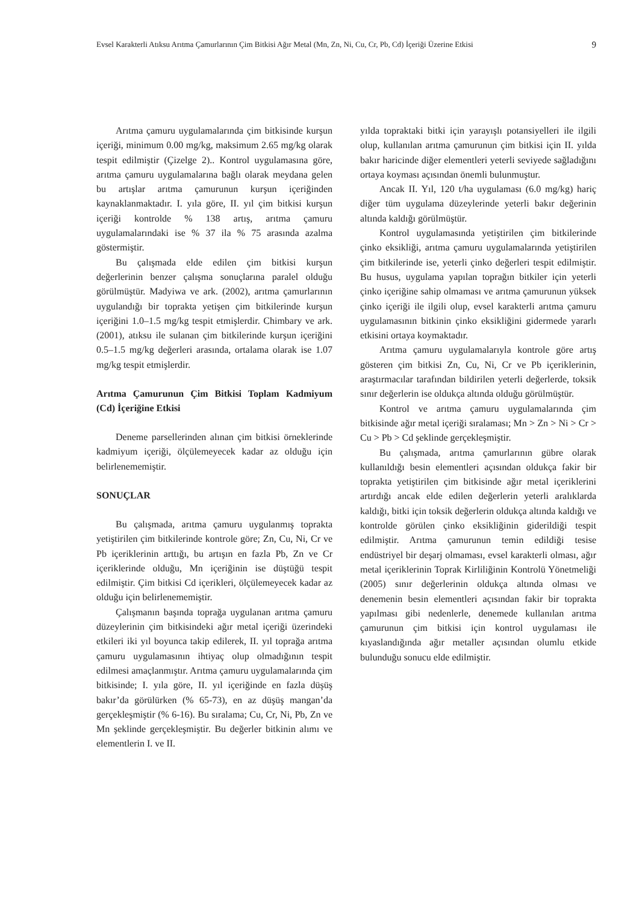Evsel Karakterli Atıksu Arıtma Çamurlarının Çim Bitkisi Ağır Metal (Mn, Zn, Ni, Cu, Cr, Pb, Cd) İçeriği Üzerine Etkisi 9
Arıtma çamuru uygulamalarında çim bitkisinde kurşun içeriği, minimum 0.00 mg/kg, maksimum 2.65 mg/kg olarak tespit edilmiştir (Çizelge 2).. Kontrol uygulamasına göre, arıtma çamuru uygulamalarına bağlı olarak meydana gelen bu artışlar arıtma çamurunun kurşun içeriğinden kaynaklanmaktadır. I. yıla göre, II. yıl çim bitkisi kurşun içeriği kontrolde % 138 artış, arıtma çamuru uygulamalarındaki ise % 37 ila % 75 arasında azalma göstermiştir.
Bu çalışmada elde edilen çim bitkisi kurşun değerlerinin benzer çalışma sonuçlarına paralel olduğu görülmüştür. Madyiwa ve ark. (2002), arıtma çamurlarının uygulandığı bir toprakta yetişen çim bitkilerinde kurşun içeriğini 1.0–1.5 mg/kg tespit etmişlerdir. Chimbary ve ark. (2001), atıksu ile sulanan çim bitkilerinde kurşun içeriğini 0.5–1.5 mg/kg değerleri arasında, ortalama olarak ise 1.07 mg/kg tespit etmişlerdir.
Arıtma Çamurunun Çim Bitkisi Toplam Kadmiyum (Cd) İçeriğine Etkisi
Deneme parsellerinden alınan çim bitkisi örneklerinde kadmiyum içeriği, ölçülemeyecek kadar az olduğu için belirlenememiştir.
SONUÇLAR
Bu çalışmada, arıtma çamuru uygulanmış toprakta yetiştirilen çim bitkilerinde kontrole göre; Zn, Cu, Ni, Cr ve Pb içeriklerinin arttığı, bu artışın en fazla Pb, Zn ve Cr içeriklerinde olduğu, Mn içeriğinin ise düştüğü tespit edilmiştir. Çim bitkisi Cd içerikleri, ölçülemeyecek kadar az olduğu için belirlenememiştir.
Çalışmanın başında toprağa uygulanan arıtma çamuru düzeylerinin çim bitkisindeki ağır metal içeriği üzerindeki etkileri iki yıl boyunca takip edilerek, II. yıl toprağa arıtma çamuru uygulamasının ihtiyaç olup olmadığının tespit edilmesi amaçlanmıştır. Arıtma çamuru uygulamalarında çim bitkisinde; I. yıla göre, II. yıl içeriğinde en fazla düşüş bakır’da görülürken (% 65-73), en az düşüş mangan’da gerçekleşmiştir (% 6-16). Bu sıralama; Cu, Cr, Ni, Pb, Zn ve Mn şeklinde gerçekleşmiştir. Bu değerler bitkinin alımı ve elementlerin I. ve II.
yılda topraktaki bitki için yarayışlı potansiyelleri ile ilgili olup, kullanılan arıtma çamurunun çim bitkisi için II. yılda bakır haricinde diğer elementleri yeterli seviyede sağladığını ortaya koyması açısından önemli bulunmuştur.
Ancak II. Yıl, 120 t/ha uygulaması (6.0 mg/kg) hariç diğer tüm uygulama düzeylerinde yeterli bakır değerinin altında kaldığı görülmüştür.
Kontrol uygulamasında yetiştirilen çim bitkilerinde çinko eksikliği, arıtma çamuru uygulamalarında yetiştirilen çim bitkilerinde ise, yeterli çinko değerleri tespit edilmiştir. Bu husus, uygulama yapılan toprağın bitkiler için yeterli çinko içeriğine sahip olmaması ve arıtma çamurunun yüksek çinko içeriği ile ilgili olup, evsel karakterli arıtma çamuru uygulamasının bitkinin çinko eksikliğini gidermede yararlı etkisini ortaya koymaktadır.
Arıtma çamuru uygulamalarıyla kontrole göre artış gösteren çim bitkisi Zn, Cu, Ni, Cr ve Pb içeriklerinin, araştırmacılar tarafından bildirilen yeterli değerlerde, toksik sınır değerlerin ise oldukça altında olduğu görülmüştür.
Kontrol ve arıtma çamuru uygulamalarında çim bitkisinde ağır metal içeriği sıralaması; Mn > Zn > Ni > Cr > Cu > Pb > Cd şeklinde gerçekleşmiştir.
Bu çalışmada, arıtma çamurlarının gübre olarak kullanıldığı besin elementleri açısından oldukça fakir bir toprakta yetiştirilen çim bitkisinde ağır metal içeriklerini artırdığı ancak elde edilen değerlerin yeterli aralıklarda kaldığı, bitki için toksik değerlerin oldukça altında kaldığı ve kontrolde görülen çinko eksikliğinin giderildiği tespit edilmiştir. Arıtma çamurunun temin edildiği tesise endüstriyel bir deşarj olmaması, evsel karakterli olması, ağır metal içeriklerinin Toprak Kirliliğinin Kontrolü Yönetmeliği (2005) sınır değerlerinin oldukça altında olması ve denemenin besin elementleri açısından fakir bir toprakta yapılması gibi nedenlerle, denemede kullanılan arıtma çamurunun çim bitkisi için kontrol uygulaması ile kıyaslandığında ağır metaller açısından olumlu etkide bulunduğu sonucu elde edilmiştir.